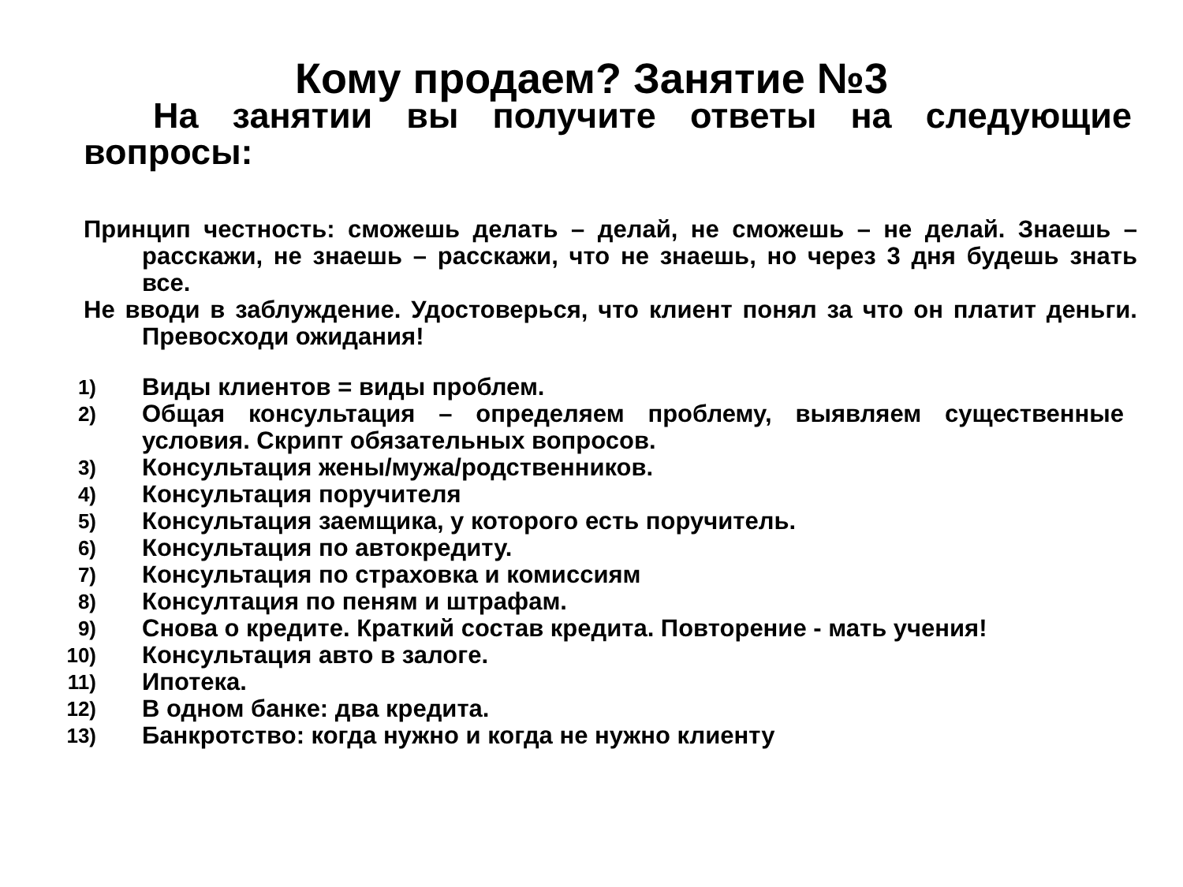Кому продаем? Занятие №3
На занятии вы получите ответы на следующие вопросы:
Принцип честность: сможешь делать – делай, не сможешь – не делай. Знаешь – расскажи, не знаешь – расскажи, что не знаешь, но через 3 дня будешь знать все.
Не вводи в заблуждение. Удостоверься, что клиент понял за что он платит деньги. Превосходи ожидания!
1) Виды клиентов = виды проблем.
2) Общая консультация – определяем проблему, выявляем существенные условия. Скрипт обязательных вопросов.
3) Консультация жены/мужа/родственников.
4) Консультация поручителя
5) Консультация заемщика, у которого есть поручитель.
6) Консультация по автокредиту.
7) Консультация по страховка и комиссиям
8) Консултация по пеням и штрафам.
9) Снова о кредите. Краткий состав кредита. Повторение - мать учения!
10) Консультация авто в залоге.
11) Ипотека.
12) В одном банке: два кредита.
13) Банкротство: когда нужно и когда не нужно клиенту